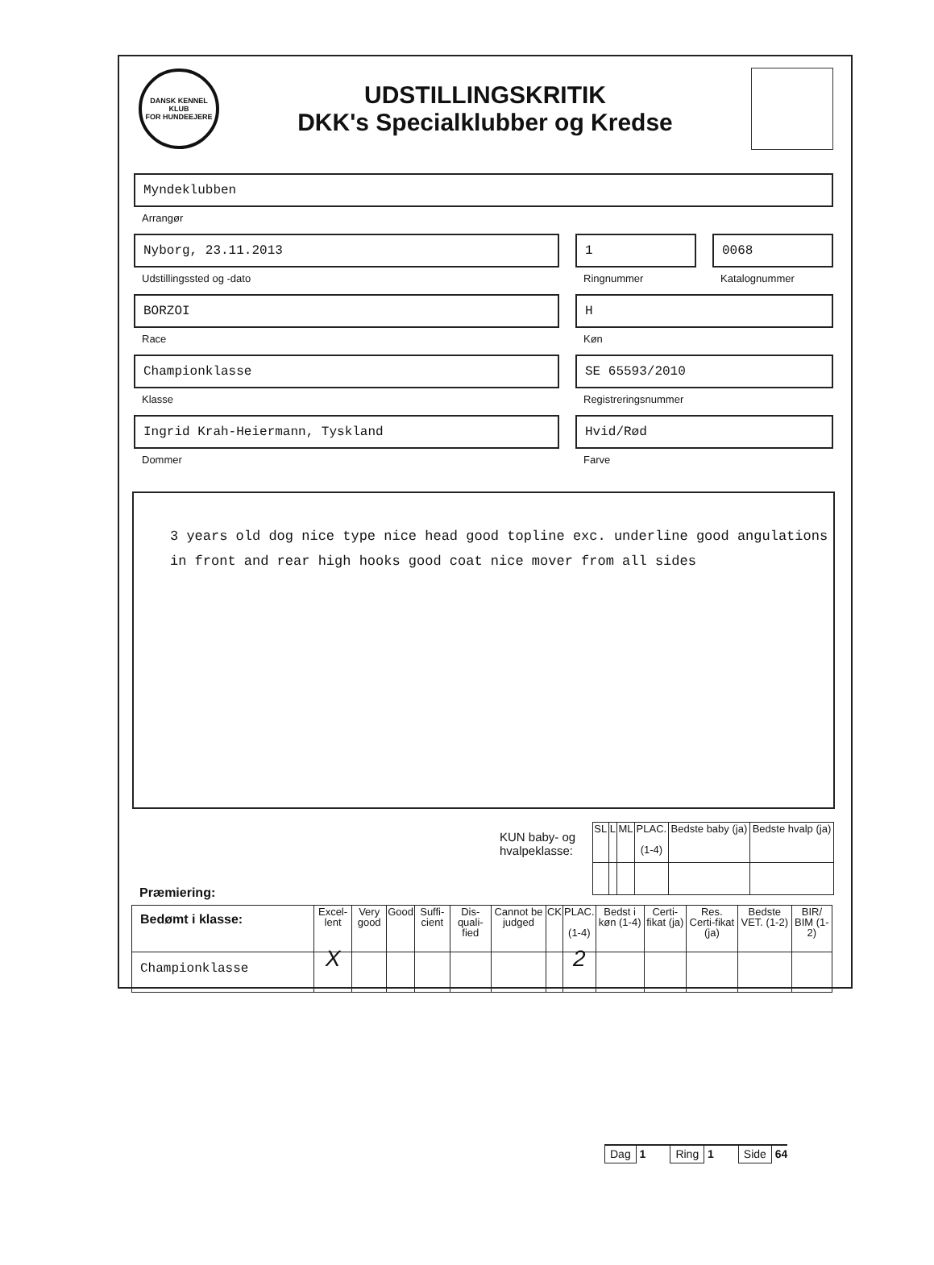DANSK KENNEL KLUB
FOR HUNDEEJERE
UDSTILLINGSKRITIK
DKK's Specialklubber og Kredse
Myndeklubben
Arrangør
Nyborg, 23.11.2013
Udstillingssted og -dato
1
Ringnummer
0068
Katalognummer
BORZOI
Race
H
Køn
Championklasse
Klasse
SE 65593/2010
Registreringsnummer
Ingrid Krah-Heiermann, Tyskland
Dommer
Hvid/Rød
Farve
3 years old dog nice type nice head good topline exc. underline good angulations
in front and rear high hooks good coat nice mover from all sides
KUN baby- og hvalpeklasse:
| SL | L | ML | PLAC. (1-4) | Bedste baby (ja) | Bedste hvalp (ja) |
| --- | --- | --- | --- | --- | --- |
Præmiering:
| Bedømt i klasse: | Excel-lent | Very good | Good | Suffi-cient | Dis-quali-fied | Cannot be judged | CK | PLAC. (1-4) | Bedst i køn (1-4) | Certi-fikat (ja) | Res. Certi-fikat (ja) | Bedste VET. (1-2) | BIR/ BIM (1-2) |
| --- | --- | --- | --- | --- | --- | --- | --- | --- | --- | --- | --- | --- | --- |
| Championklasse | X | | | | | | | 2 | | | | | |
Dag 1
Ring 1
Side 64